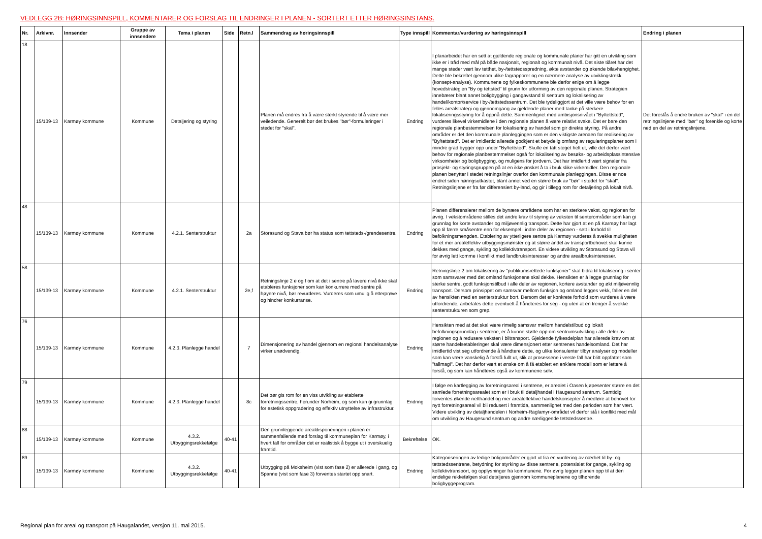VEDLEGG 2B: HØRINGSINNSPILL, KOMMENTARER OG FORSLAG TIL ENDRINGER I PLANEN - SORTERT ETTER HØRINGSINSTANS.
| Nr. | Arkivnr. | Innsender | Gruppe av innsendere | Tema i planen | Side | Retn.l | Sammendrag av høringsinnspill | Type innspill | Kommentar/vurdering av høringsinnspill | Endring i planen |
| --- | --- | --- | --- | --- | --- | --- | --- | --- | --- | --- |
| 18 | 15/139-13 | Karmøy kommune | Kommune | Detaljering og styring | | | Planen må endres fra å være sterkt styrende til å være mer veiledende. Generelt bør det brukes "bør"-formuleringer i stedet for "skal". | Endring | I planarbeidet har en sett at gjeldende regionale og kommunale planer har gitt en utvikling som ikke er i tråd med mål på både nasjonalt, regionalt og kommunalt nivå. Det siste tiåret har det mange steder vært lav tetthet, by-/tettstedsspredning, økte avstander og økende bilavhengighet. Dette ble bekreftet gjennom ulike fagrapporer og en nærmere analyse av utviklingstrekk (konsept-analyse). Kommunene og fylkeskommunene ble derfor enige om å legge hovedstrategien "By og tettsted" til grunn for utforming av den regionale planen. Strategien innebærer blant annet boligbygging i gangavstand til sentrum og lokalisering av handel/kontor/service i by-/tettstedssentrum. Det ble tydeliggjort at det ville være behov for en felles arealstrategi og gjennomgang av gjeldende planer med tanke på sterkere lokaliseringsstyring for å oppnå dette. Sammenlignet med ambisjonsnivået i "By/tettsted", vurderes likevel virkemidlene i den regionale planen å være relativt svake. Det er bare den regionale planbestemmelsen for lokalisering av handel som gir direkte styring. På andre områder er det den kommunale planleggingen som er den viktigste arenaen for realisering av "By/tettsted". Det er imidlertid allerede godkjent et betydelig omfang av reguleringsplaner som i mindre grad bygger opp under "By/tettsted". Skulle en tatt steget helt ut, ville det derfor vært behov for regionale planbestemmelser også for lokalisering av besøks- og arbeidsplassintensive virksomheter og boligbygging, og muligens for jordvern. Det har imidlertid vært signaler fra prosjekt- og styringsgruppen på at en ikke ønsket å ta i bruk slike virkemidler. Den regionale planen benytter i stedet retningslinjer overfor den kommunale planleggingen. Disse er noe endret siden høringsutkastet, blant annet ved en større bruk av "bør" i stedet for "skal". Retningslinjene er fra før differensiert by-land, og gir i tillegg rom for detaljering på lokalt nivå. | Det foreslås å endre bruken av "skal" i en del retningslinjene med "bør" og forenkle og korte ned en del av retningslinjene. |
| 48 | 15/139-13 | Karmøy kommune | Kommune | 4.2.1. Senterstruktur | | 2a | Storasund og Stava bør ha status som tettsteds-/grendesentre. | Endring | Planen differensierer mellom de bynære områdene som har en sterkere vekst, og regionen for øvrig. I vekstområdene stilles det andre krav til styring av veksten til senterområder som kan gi grunnlag for korte avstander og miljøvennlig transport. Dette har gjort at en på Karmøy har lagt opp til færre småsentre enn for eksempel i indre deler av regionen - sett i forhold til befolkningsmengden. Etablering av ytterligere sentre på Karmøy vurderes å svekke muligheten for et mer arealeffektiv utbyggingsmønster og at større andel av transportbehovet skal kunne dekkes med gange, sykling og kollektivtransport. En videre utvikling av Storasund og Stava vil for øvrig lett komme i konflikt med landbruksinteresser og andre arealbruksinteresser. | |
| 58 | 15/139-13 | Karmøy kommune | Kommune | 4.2.1. Senterstruktur | | 2e,f | Retningslinje 2 e og f om at det i sentre på lavere nivå ikke skal etableres funksjoner som kan konkurrere med sentre på høyere nivå, bør revurderes. Vurderes som umulig å etterprøve og hindrer konkurranse. | Endring | Retningslinje 2 om lokalisering av "publikumsrettede funksjoner" skal bidra til lokalisering i senter som samsvarer med det omland funksjonene skal dekke. Hensikten er å legge grunnlag for sterke sentre, godt funksjonstilbud i alle deler av regionen, kortere avstander og økt miljøvennlig transport. Dersom prinsippet om samsvar mellom funksjon og omland legges vekk, faller en del av hensikten med en senterstruktur bort. Dersom det er konkrete forhold som vurderes å være utfordrende, anbefales dette eventuelt å håndteres for seg - og uten at en trenger å svekke senterstrukturen som grep. | |
| 76 | 15/139-13 | Karmøy kommune | Kommune | 4.2.3. Planlegge handel | | 7 | Dimensjonering av handel gjennom en regional handelsanalyse virker unødvendig. | Endring | Hensikten med at det skal være rimelig samsvar mellom handelstilbud og lokalt befolkningsgrunnlag i sentrene, er å kunne støtte opp om sentrumsutvikling i alle deler av regionen og å redusere veksten i biltransport. Gjeldende fylkesdelplan har allerede krav om at større handelsetableringer skal være dimensjonert etter sentrenes handelsomland. Det har imidlertid vist seg utfordrende å håndtere dette, og ulike konsulenter tilbyr analyser og modeller som kan være vanskelig å forstå fullt ut, slik at prosessene i verste fall har blitt oppfattet som "tallmagi". Det har derfor vært et ønske om å få etablert en enklere modell som er lettere å forstå, og som kan håndteres også av kommunene selv. | |
| 79 | 15/139-13 | Karmøy kommune | Kommune | 4.2.3. Planlegge handel | | 8c | Det bør gis rom for en viss utvikling av etablerte forretningssentre, herunder Norheim, og som kan gi grunnlag for estetisk oppgradering og effektiv utnyttelse av infrastruktur. | Endring | I følge en kartlegging av forretningsareal i sentrene, er arealet i Oasen kjøpesenter større en det samlede forretningsarealet som er i bruk til detaljhandel i Haugesund sentrum. Samtidig forventes økende netthandel og mer arealeffektive handelskonsepter å medføre at behovet for nytt forretningsareal vil bli redusert i framtida, sammenlignet med den perioden som har vært. Videre utvikling av detaljhandelen i Norheim-Raglamyr-området vil derfor stå i konflikt med mål om utvikling av Haugesund sentrum og andre nærliggende tettstedssentre. | |
| 88 | 15/139-13 | Karmøy kommune | Kommune | 4.3.2. Utbyggingsrekkefølge | 40-41 | | Den grunnleggende arealdisponeringen i planen er sammenfallende med forslag til kommuneplan for Karmøy, i hvert fall for områder det er realistisk å bygge ut i overskuelig framtid. | Bekreftelse | OK. | |
| 89 | 15/139-13 | Karmøy kommune | Kommune | 4.3.2. Utbyggingsrekkefølge | 40-41 | | Utbygging på Moksheim (vist som fase 2) er allerede i gang, og Spanne (vist som fase 3) forventes startet opp snart. | Endring | Kategoriseringen av ledige boligområder er gjort ut fra en vurdering av nærhet til by- og tettstedssentrene, betydning for styrking av disse sentrene, potensialet for gange, sykling og kollektivtransport, og opplysninger fra kommunene. For øvrig legger planen opp til at den endelige rekkefølgen skal detaljeres gjennom kommuneplanene og tilhørende boligbyggeprogram. | |
Regional plan for areal og transport på Haugalandet, versjon 11. mai 2015. 4